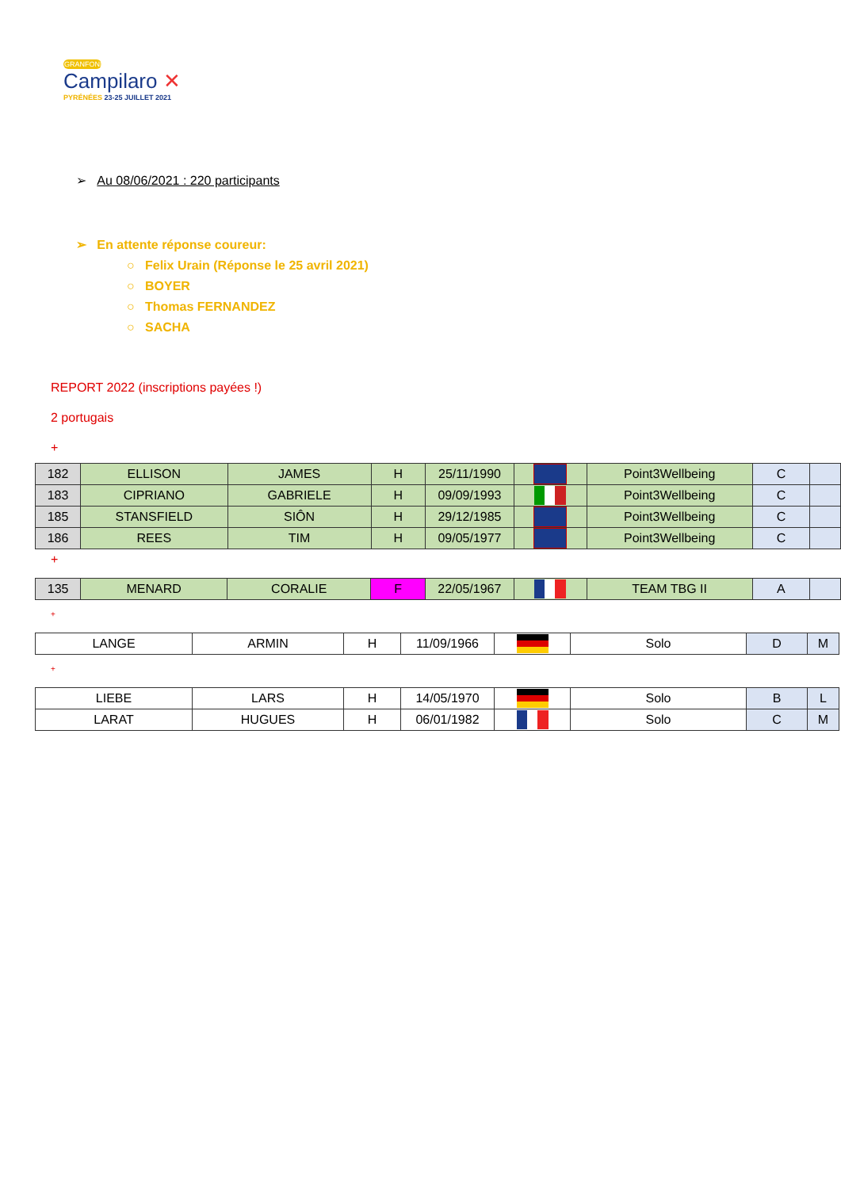GRANFONDO
Campilaro ✕
PYRÉNÉES 23-25 JUILLET 2021
➢ Au 08/06/2021 : 220 participants
➢ En attente réponse coureur:
○ Felix Urain (Réponse le 25 avril 2021)
○ BOYER
○ Thomas FERNANDEZ
○ SACHA
REPORT 2022 (inscriptions payées !)
2 portugais
+
| 182 | ELLISON | JAMES | H | 25/11/1990 | | Point3Wellbeing | C | |
| 183 | CIPRIANO | GABRIELE | H | 09/09/1993 | | Point3Wellbeing | C | |
| 185 | STANSFIELD | SIÔN | H | 29/12/1985 | | Point3Wellbeing | C | |
| 186 | REES | TIM | H | 09/05/1977 | | Point3Wellbeing | C | |
+
| 135 | MENARD | CORALIE | F | 22/05/1967 | | TEAM TBG II | A | |
+
| LANGE | ARMIN | H | 11/09/1966 | | Solo | D | M |
+
| LIEBE | LARS | H | 14/05/1970 | | Solo | B | L |
| LARAT | HUGUES | H | 06/01/1982 | | Solo | C | M |